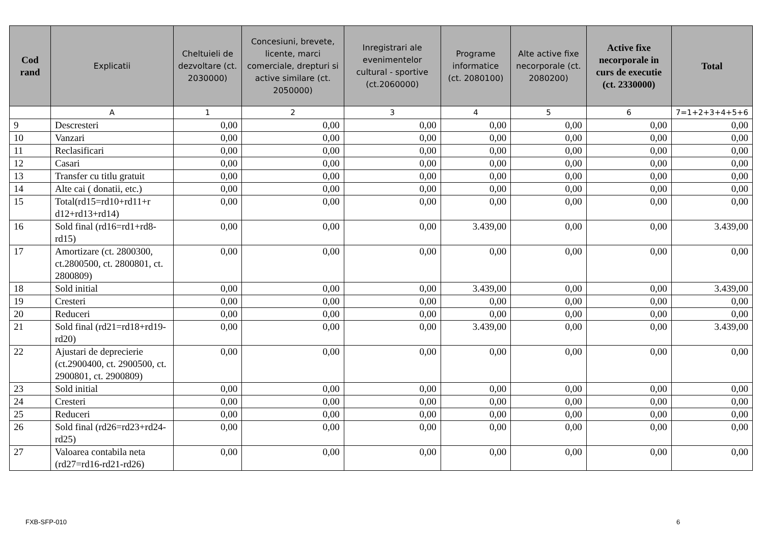| Cod rand | Explicatii | Cheltuieli de dezvoltare (ct. 2030000) | Concesiuni, brevete, licente, marci comerciale, drepturi si active similare (ct. 2050000) | Inregistrari ale evenimentelor cultural - sportive (ct.2060000) | Programe informatice (ct. 2080100) | Alte active fixe necorporale (ct. 2080200) | Active fixe necorporale in curs de executie (ct. 2330000) | Total |
| --- | --- | --- | --- | --- | --- | --- | --- | --- |
| | A | 1 | 2 | 3 | 4 | 5 | 6 | 7=1+2+3+4+5+6 |
| 9 | Descresteri | 0,00 | 0,00 | 0,00 | 0,00 | 0,00 | 0,00 | 0,00 |
| 10 | Vanzari | 0,00 | 0,00 | 0,00 | 0,00 | 0,00 | 0,00 | 0,00 |
| 11 | Reclasificari | 0,00 | 0,00 | 0,00 | 0,00 | 0,00 | 0,00 | 0,00 |
| 12 | Casari | 0,00 | 0,00 | 0,00 | 0,00 | 0,00 | 0,00 | 0,00 |
| 13 | Transfer cu titlu gratuit | 0,00 | 0,00 | 0,00 | 0,00 | 0,00 | 0,00 | 0,00 |
| 14 | Alte cai ( donatii, etc.) | 0,00 | 0,00 | 0,00 | 0,00 | 0,00 | 0,00 | 0,00 |
| 15 | Total(rd15=rd10+rd11+r d12+rd13+rd14) | 0,00 | 0,00 | 0,00 | 0,00 | 0,00 | 0,00 | 0,00 |
| 16 | Sold final (rd16=rd1+rd8-rd15) | 0,00 | 0,00 | 0,00 | 3.439,00 | 0,00 | 0,00 | 3.439,00 |
| 17 | Amortizare (ct. 2800300, ct.2800500, ct. 2800801, ct. 2800809) | 0,00 | 0,00 | 0,00 | 0,00 | 0,00 | 0,00 | 0,00 |
| 18 | Sold initial | 0,00 | 0,00 | 0,00 | 3.439,00 | 0,00 | 0,00 | 3.439,00 |
| 19 | Cresteri | 0,00 | 0,00 | 0,00 | 0,00 | 0,00 | 0,00 | 0,00 |
| 20 | Reduceri | 0,00 | 0,00 | 0,00 | 0,00 | 0,00 | 0,00 | 0,00 |
| 21 | Sold final (rd21=rd18+rd19-rd20) | 0,00 | 0,00 | 0,00 | 3.439,00 | 0,00 | 0,00 | 3.439,00 |
| 22 | Ajustari de deprecierie (ct.2900400, ct. 2900500, ct. 2900801, ct. 2900809) | 0,00 | 0,00 | 0,00 | 0,00 | 0,00 | 0,00 | 0,00 |
| 23 | Sold initial | 0,00 | 0,00 | 0,00 | 0,00 | 0,00 | 0,00 | 0,00 |
| 24 | Cresteri | 0,00 | 0,00 | 0,00 | 0,00 | 0,00 | 0,00 | 0,00 |
| 25 | Reduceri | 0,00 | 0,00 | 0,00 | 0,00 | 0,00 | 0,00 | 0,00 |
| 26 | Sold final (rd26=rd23+rd24-rd25) | 0,00 | 0,00 | 0,00 | 0,00 | 0,00 | 0,00 | 0,00 |
| 27 | Valoarea contabila neta (rd27=rd16-rd21-rd26) | 0,00 | 0,00 | 0,00 | 0,00 | 0,00 | 0,00 | 0,00 |
FXB-SFP-010 6